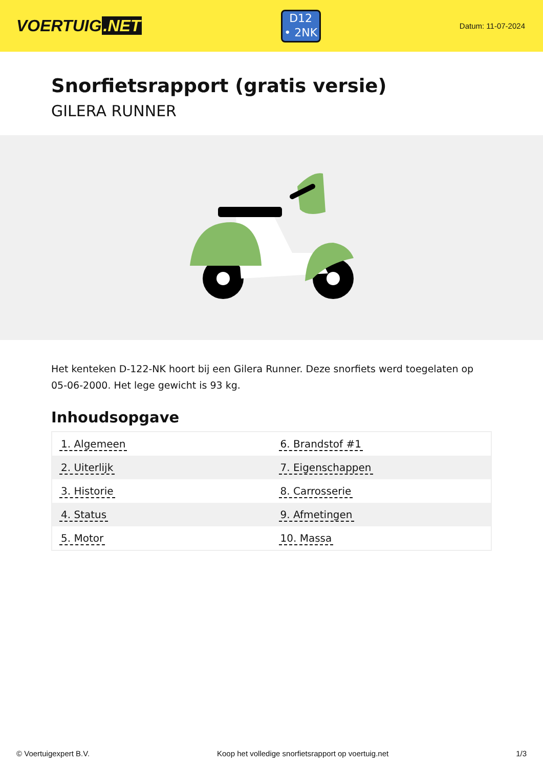VOERTUIG.NET
D12
• 2NK
Datum: 11-07-2024
Snorfietsrapport (gratis versie)
GILERA RUNNER
Het kenteken D-122-NK hoort bij een Gilera Runner. Deze snorfiets werd toegelaten op 05-06-2000. Het lege gewicht is 93 kg.
Inhoudsopgave
| 1. Algemeen | 6. Brandstof #1 |
| 2. Uiterlijk | 7. Eigenschappen |
| 3. Historie | 8. Carrosserie |
| 4. Status | 9. Afmetingen |
| 5. Motor | 10. Massa |
© Voertuigexpert B.V. Koop het volledige snorfietsrapport op voertuig.net 1/3